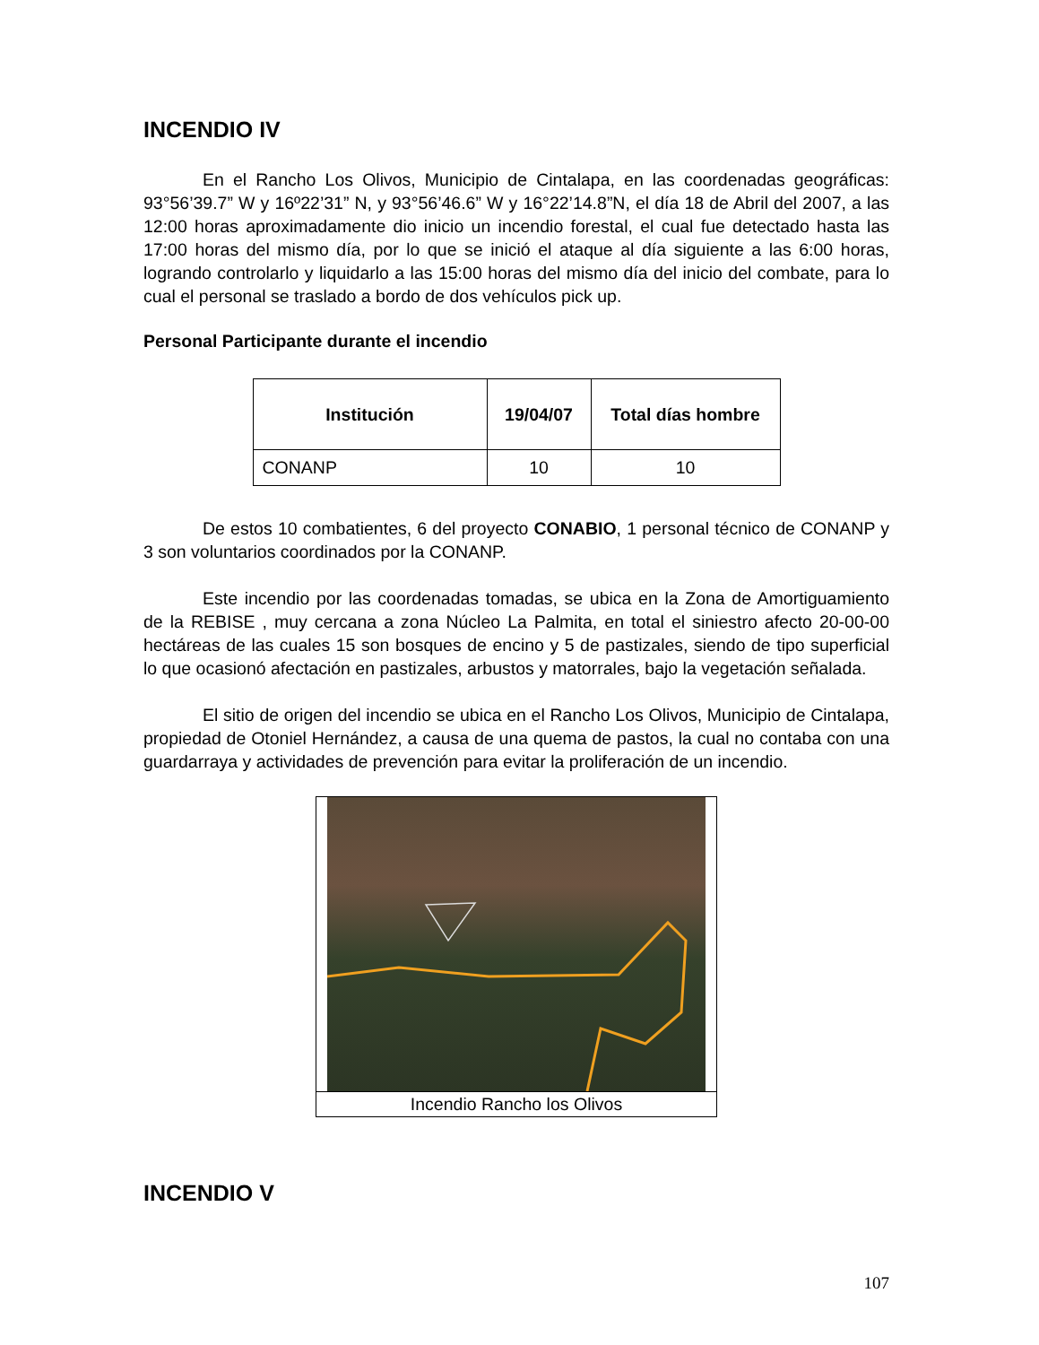INCENDIO IV
En el Rancho Los Olivos, Municipio de Cintalapa, en las coordenadas geográficas: 93°56’39.7” W y 16º22’31” N, y 93°56’46.6” W y 16°22’14.8”N, el día 18 de Abril del 2007, a las 12:00 horas aproximadamente dio inicio un incendio forestal, el cual fue detectado hasta las 17:00 horas del mismo día, por lo que se inició el ataque al día siguiente a las 6:00 horas, logrando controlarlo y liquidarlo a las 15:00 horas del mismo día del inicio del combate, para lo cual el personal se traslado a bordo de dos vehículos pick up.
Personal Participante durante el incendio
| Institución | 19/04/07 | Total días hombre |
| --- | --- | --- |
| CONANP | 10 | 10 |
De estos 10 combatientes, 6 del proyecto CONABIO, 1 personal técnico de CONANP y 3 son voluntarios coordinados por la CONANP.
Este incendio por las coordenadas tomadas, se ubica en la Zona de Amortiguamiento de la REBISE , muy cercana a zona Núcleo La Palmita, en total el siniestro afecto 20-00-00 hectáreas de las cuales 15 son bosques de encino y 5 de pastizales, siendo de tipo superficial lo que ocasionó afectación en pastizales, arbustos y matorrales, bajo la vegetación señalada.
El sitio de origen del incendio se ubica en el Rancho Los Olivos, Municipio de Cintalapa, propiedad de Otoniel Hernández, a causa de una quema de pastos, la cual no contaba con una guardarraya y actividades de prevención para evitar la proliferación de un incendio.
Incendio Rancho los Olivos
INCENDIO V
107